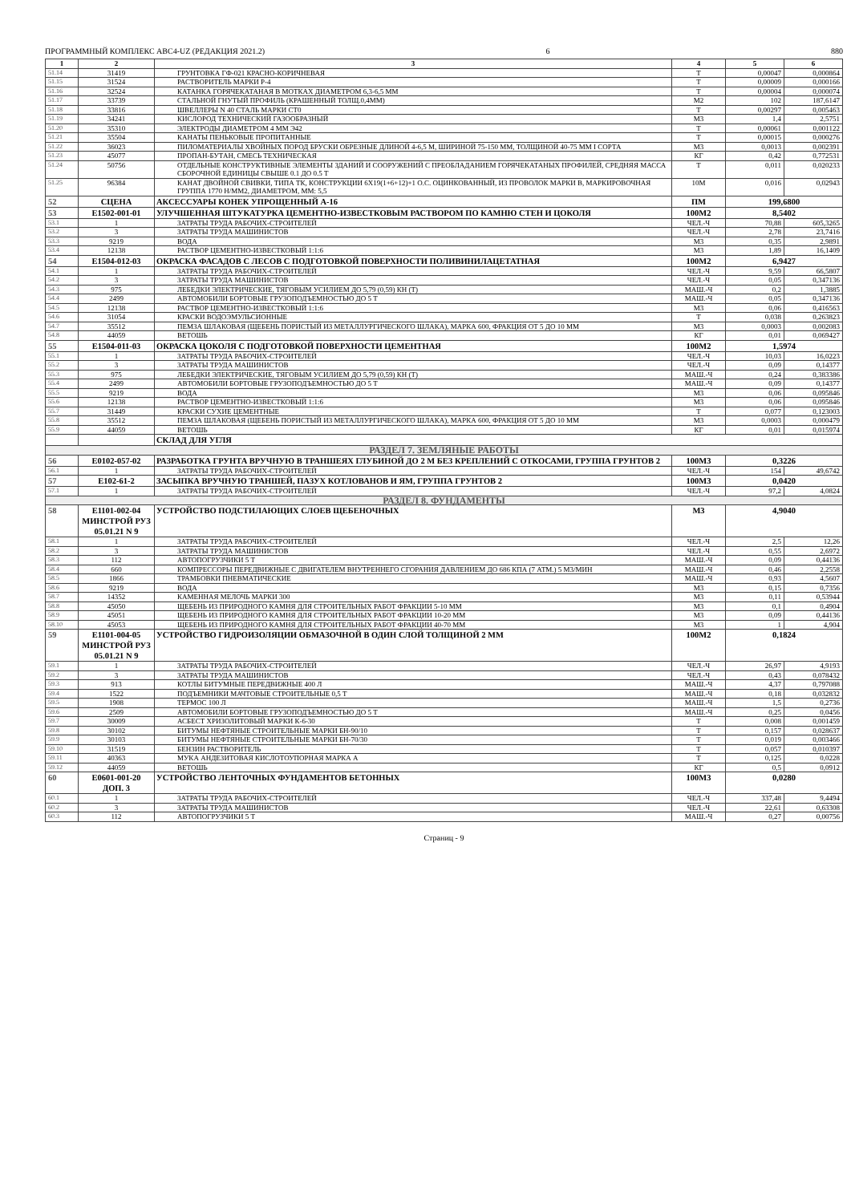ПРОГРАММНЫЙ КОМПЛЕКС АВС4-UZ (РЕДАКЦИЯ 2021.2) 6 880
| 1 | 2 | 3 | 4 | 5 | 6 |
| --- | --- | --- | --- | --- | --- |
| 51.14 | 31419 | ГРУНТОВКА ГФ-021 КРАСНО-КОРИЧНЕВАЯ | Т | 0,00047 | 0,000864 |
| 51.15 | 31524 | РАСТВОРИТЕЛЬ МАРКИ Р-4 | Т | 0,00009 | 0,000166 |
| 51.16 | 32524 | КАТАНКА ГОРЯЧЕКАТАНАЯ В МОТКАХ ДИАМЕТРОМ 6,3-6,5 ММ | Т | 0,00004 | 0,000074 |
| 51.17 | 33739 | СТАЛЬНОЙ ГНУТЫЙ ПРОФИЛЬ (КРАШЕННЫЙ ТОЛЩ.0,4ММ) | М2 | 102 | 187,6147 |
| 51.18 | 33816 | ШВЕЛЛЕРЫ N 40 СТАЛЬ МАРКИ СТ0 | Т | 0,00297 | 0,005463 |
| 51.19 | 34241 | КИСЛОРОД ТЕХНИЧЕСКИЙ ГАЗООБРАЗНЫЙ | М3 | 1,4 | 2,5751 |
| 51.20 | 35310 | ЭЛЕКТРОДЫ ДИАМЕТРОМ 4 ММ Э42 | Т | 0,00061 | 0,001122 |
| 51.21 | 35504 | КАНАТЫ ПЕНЬКОВЫЕ ПРОПИТАННЫЕ | Т | 0,00015 | 0,000276 |
| 51.22 | 36023 | ПИЛОМАТЕРИАЛЫ ХВОЙНЫХ ПОРОД БРУСКИ ОБРЕЗНЫЕ ДЛИНОЙ 4-6,5 М, ШИРИНОЙ 75-150 ММ, ТОЛЩИНОЙ 40-75 ММ I СОРТА | М3 | 0,0013 | 0,002391 |
| 51.23 | 45077 | ПРОПАН-БУТАН, СМЕСЬ ТЕХНИЧЕСКАЯ | КГ | 0,42 | 0,772531 |
| 51.24 | 50756 | ОТДЕЛЬНЫЕ КОНСТРУКТИВНЫЕ ЭЛЕМЕНТЫ ЗДАНИЙ И СООРУЖЕНИЙ С ПРЕОБЛАДАНИЕМ ГОРЯЧЕКАТАНЫХ ПРОФИЛЕЙ, СРЕДНЯЯ МАССА СБОРОЧНОЙ ЕДИНИЦЫ СВЫШЕ 0.1 ДО 0.5 Т | Т | 0,011 | 0,020233 |
| 51.25 | 96384 | КАНАТ ДВОЙНОЙ СВИВКИ, ТИПА ТК, КОНСТРУКЦИИ 6X19(1+6+12)+1 О.С. ОЦИНКОВАННЫЙ, ИЗ ПРОВОЛОК МАРКИ В, МАРКИРОВОЧНАЯ ГРУППА 1770 Н/ММ2, ДИАМЕТРОМ, ММ: 5,5 | 10М | 0,016 | 0,02943 |
| 52 | СЦЕНА | АКСЕССУАРЫ КОНЕК УПРОЩЕННЫЙ А-16 | ПМ | 199,6800 | |
| 53 | Е1502-001-01 | УЛУЧШЕННАЯ ШТУКАТУРКА ЦЕМЕНТНО-ИЗВЕСТКОВЫМ РАСТВОРОМ ПО КАМНЮ СТЕН И ЦОКОЛЯ | 100М2 | 8,5402 | |
| 53.1 | 1 | ЗАТРАТЫ ТРУДА РАБОЧИХ-СТРОИТЕЛЕЙ | ЧЕЛ.-Ч | 70,88 | 605,3265 |
| 53.2 | 3 | ЗАТРАТЫ ТРУДА МАШИНИСТОВ | ЧЕЛ.-Ч | 2,78 | 23,7416 |
| 53.3 | 9219 | ВОДА | М3 | 0,35 | 2,9891 |
| 53.4 | 12138 | РАСТВОР ЦЕМЕНТНО-ИЗВЕСТКОВЫЙ 1:1:6 | М3 | 1,89 | 16,1409 |
| 54 | Е1504-012-03 | ОКРАСКА ФАСАДОВ С ЛЕСОВ С ПОДГОТОВКОЙ ПОВЕРХНОСТИ ПОЛИВИНИЛАЦЕТАТНАЯ | 100М2 | 6,9427 | |
| 54.1 | 1 | ЗАТРАТЫ ТРУДА РАБОЧИХ-СТРОИТЕЛЕЙ | ЧЕЛ.-Ч | 9,59 | 66,5807 |
| 54.2 | 3 | ЗАТРАТЫ ТРУДА МАШИНИСТОВ | ЧЕЛ.-Ч | 0,05 | 0,347136 |
| 54.3 | 975 | ЛЕБЕДКИ ЭЛЕКТРИЧЕСКИЕ, ТЯГОВЫМ УСИЛИЕМ ДО 5,79 (0,59) КН (Т) | МАШ.-Ч | 0,2 | 1,3885 |
| 54.4 | 2499 | АВТОМОБИЛИ БОРТОВЫЕ ГРУЗОПОДЪЕМНОСТЬЮ ДО 5 Т | МАШ.-Ч | 0,05 | 0,347136 |
| 54.5 | 12138 | РАСТВОР ЦЕМЕНТНО-ИЗВЕСТКОВЫЙ 1:1:6 | М3 | 0,06 | 0,416563 |
| 54.6 | 31054 | КРАСКИ ВОДОЭМУЛЬСИОННЫЕ | Т | 0,038 | 0,263823 |
| 54.7 | 35512 | ПЕМЗА ШЛАКОВАЯ (ЩЕБЕНЬ ПОРИСТЫЙ ИЗ МЕТАЛЛУРГИЧЕСКОГО ШЛАКА), МАРКА 600, ФРАКЦИЯ ОТ 5 ДО 10 ММ | М3 | 0,0003 | 0,002083 |
| 54.8 | 44059 | ВЕТОШЬ | КГ | 0,01 | 0,069427 |
| 55 | Е1504-011-03 | ОКРАСКА ЦОКОЛЯ С ПОДГОТОВКОЙ ПОВЕРХНОСТИ ЦЕМЕНТНАЯ | 100М2 | 1,5974 | |
| 55.1 | 1 | ЗАТРАТЫ ТРУДА РАБОЧИХ-СТРОИТЕЛЕЙ | ЧЕЛ.-Ч | 10,03 | 16,0223 |
| 55.2 | 3 | ЗАТРАТЫ ТРУДА МАШИНИСТОВ | ЧЕЛ.-Ч | 0,09 | 0,14377 |
| 55.3 | 975 | ЛЕБЕДКИ ЭЛЕКТРИЧЕСКИЕ, ТЯГОВЫМ УСИЛИЕМ ДО 5,79 (0,59) КН (Т) | МАШ.-Ч | 0,24 | 0,383386 |
| 55.4 | 2499 | АВТОМОБИЛИ БОРТОВЫЕ ГРУЗОПОДЪЕМНОСТЬЮ ДО 5 Т | МАШ.-Ч | 0,09 | 0,14377 |
| 55.5 | 9219 | ВОДА | М3 | 0,06 | 0,095846 |
| 55.6 | 12138 | РАСТВОР ЦЕМЕНТНО-ИЗВЕСТКОВЫЙ 1:1:6 | М3 | 0,06 | 0,095846 |
| 55.7 | 31449 | КРАСКИ СУХИЕ ЦЕМЕНТНЫЕ | Т | 0,077 | 0,123003 |
| 55.8 | 35512 | ПЕМЗА ШЛАКОВАЯ (ЩЕБЕНЬ ПОРИСТЫЙ ИЗ МЕТАЛЛУРГИЧЕСКОГО ШЛАКА), МАРКА 600, ФРАКЦИЯ ОТ 5 ДО 10 ММ | М3 | 0,0003 | 0,000479 |
| 55.9 | 44059 | ВЕТОШЬ | КГ | 0,01 | 0,015974 |
| | | СКЛАД ДЛЯ УГЛЯ | | | |
| РАЗДЕЛ 7. ЗЕМЛЯНЫЕ РАБОТЫ | | | | | |
| 56 | Е0102-057-02 | РАЗРАБОТКА ГРУНТА ВРУЧНУЮ В ТРАНШЕЯХ ГЛУБИНОЙ ДО 2 М БЕЗ КРЕПЛЕНИЙ С ОТКОСАМИ, ГРУППА ГРУНТОВ 2 | 100М3 | 0,3226 | |
| 56.1 | 1 | ЗАТРАТЫ ТРУДА РАБОЧИХ-СТРОИТЕЛЕЙ | ЧЕЛ.-Ч | 154 | 49,6742 |
| 57 | Е102-61-2 | ЗАСЫПКА ВРУЧНУЮ ТРАНШЕЙ, ПАЗУХ КОТЛОВАНОВ И ЯМ, ГРУППА ГРУНТОВ 2 | 100М3 | 0,0420 | |
| 57.1 | 1 | ЗАТРАТЫ ТРУДА РАБОЧИХ-СТРОИТЕЛЕЙ | ЧЕЛ.-Ч | 97,2 | 4,0824 |
| РАЗДЕЛ 8. ФУНДАМЕНТЫ | | | | | |
| 58 | Е1101-002-04 МИНСТРОЙ РУЗ 05.01.21 N 9 | УСТРОЙСТВО ПОДСТИЛАЮЩИХ СЛОЕВ ЩЕБЕНОЧНЫХ | М3 | 4,9040 | |
| 58.1 | 1 | ЗАТРАТЫ ТРУДА РАБОЧИХ-СТРОИТЕЛЕЙ | ЧЕЛ.-Ч | 2,5 | 12,26 |
| 58.2 | 3 | ЗАТРАТЫ ТРУДА МАШИНИСТОВ | ЧЕЛ.-Ч | 0,55 | 2,6972 |
| 58.3 | 112 | АВТОПОГРУЗЧИКИ 5 Т | МАШ.-Ч | 0,09 | 0,44136 |
| 58.4 | 660 | КОМПРЕССОРЫ ПЕРЕДВИЖНЫЕ С ДВИГАТЕЛЕМ ВНУТРЕННЕГО СГОРАНИЯ ДАВЛЕНИЕМ ДО 686 КПА (7 АТМ.) 5 М3/МИН | МАШ.-Ч | 0,46 | 2,2558 |
| 58.5 | 1866 | ТРАМБОВКИ ПНЕВМАТИЧЕСКИЕ | МАШ.-Ч | 0,93 | 4,5607 |
| 58.6 | 9219 | ВОДА | М3 | 0,15 | 0,7356 |
| 58.7 | 14352 | КАМЕННАЯ МЕЛОЧЬ МАРКИ 300 | М3 | 0,11 | 0,53944 |
| 58.8 | 45050 | ЩЕБЕНЬ ИЗ ПРИРОДНОГО КАМНЯ ДЛЯ СТРОИТЕЛЬНЫХ РАБОТ ФРАКЦИИ 5-10 ММ | М3 | 0,1 | 0,4904 |
| 58.9 | 45051 | ЩЕБЕНЬ ИЗ ПРИРОДНОГО КАМНЯ ДЛЯ СТРОИТЕЛЬНЫХ РАБОТ ФРАКЦИИ 10-20 ММ | М3 | 0,09 | 0,44136 |
| 58.10 | 45053 | ЩЕБЕНЬ ИЗ ПРИРОДНОГО КАМНЯ ДЛЯ СТРОИТЕЛЬНЫХ РАБОТ ФРАКЦИИ 40-70 ММ | М3 | 1 | 4,904 |
| 59 | Е1101-004-05 МИНСТРОЙ РУЗ 05.01.21 N 9 | УСТРОЙСТВО ГИДРОИЗОЛЯЦИИ ОБМАЗОЧНОЙ В ОДИН СЛОЙ ТОЛЩИНОЙ 2 ММ | 100М2 | 0,1824 | |
| 59.1 | 1 | ЗАТРАТЫ ТРУДА РАБОЧИХ-СТРОИТЕЛЕЙ | ЧЕЛ.-Ч | 26,97 | 4,9193 |
| 59.2 | 3 | ЗАТРАТЫ ТРУДА МАШИНИСТОВ | ЧЕЛ.-Ч | 0,43 | 0,078432 |
| 59.3 | 913 | КОТЛЫ БИТУМНЫЕ ПЕРЕДВИЖНЫЕ 400 Л | МАШ.-Ч | 4,37 | 0,797088 |
| 59.4 | 1522 | ПОДЪЕМНИКИ МАЧТОВЫЕ СТРОИТЕЛЬНЫЕ 0,5 Т | МАШ.-Ч | 0,18 | 0,032832 |
| 59.5 | 1908 | ТЕРМОС 100 Л | МАШ.-Ч | 1,5 | 0,2736 |
| 59.6 | 2509 | АВТОМОБИЛИ БОРТОВЫЕ ГРУЗОПОДЪЕМНОСТЬЮ ДО 5 Т | МАШ.-Ч | 0,25 | 0,0456 |
| 59.7 | 30009 | АСБЕСТ ХРИЗОЛИТОВЫЙ МАРКИ К-6-30 | Т | 0,008 | 0,001459 |
| 59.8 | 30102 | БИТУМЫ НЕФТЯНЫЕ СТРОИТЕЛЬНЫЕ МАРКИ БН-90/10 | Т | 0,157 | 0,028637 |
| 59.9 | 30103 | БИТУМЫ НЕФТЯНЫЕ СТРОИТЕЛЬНЫЕ МАРКИ БН-70/30 | Т | 0,019 | 0,003466 |
| 59.10 | 31519 | БЕНЗИН РАСТВОРИТЕЛЬ | Т | 0,057 | 0,010397 |
| 59.11 | 40363 | МУКА АНДЕЗИТОВАЯ КИСЛОТОУПОРНАЯ МАРКА А | Т | 0,125 | 0,0228 |
| 59.12 | 44059 | ВЕТОШЬ | КГ | 0,5 | 0,0912 |
| 60 | Е0601-001-20 ДОП. 3 | УСТРОЙСТВО ЛЕНТОЧНЫХ ФУНДАМЕНТОВ БЕТОННЫХ | 100М3 | 0,0280 | |
| 60.1 | 1 | ЗАТРАТЫ ТРУДА РАБОЧИХ-СТРОИТЕЛЕЙ | ЧЕЛ.-Ч | 337,48 | 9,4494 |
| 60.2 | 3 | ЗАТРАТЫ ТРУДА МАШИНИСТОВ | ЧЕЛ.-Ч | 22,61 | 0,63308 |
| 60.3 | 112 | АВТОПОГРУЗЧИКИ 5 Т | МАШ.-Ч | 0,27 | 0,00756 |
Страниц - 9